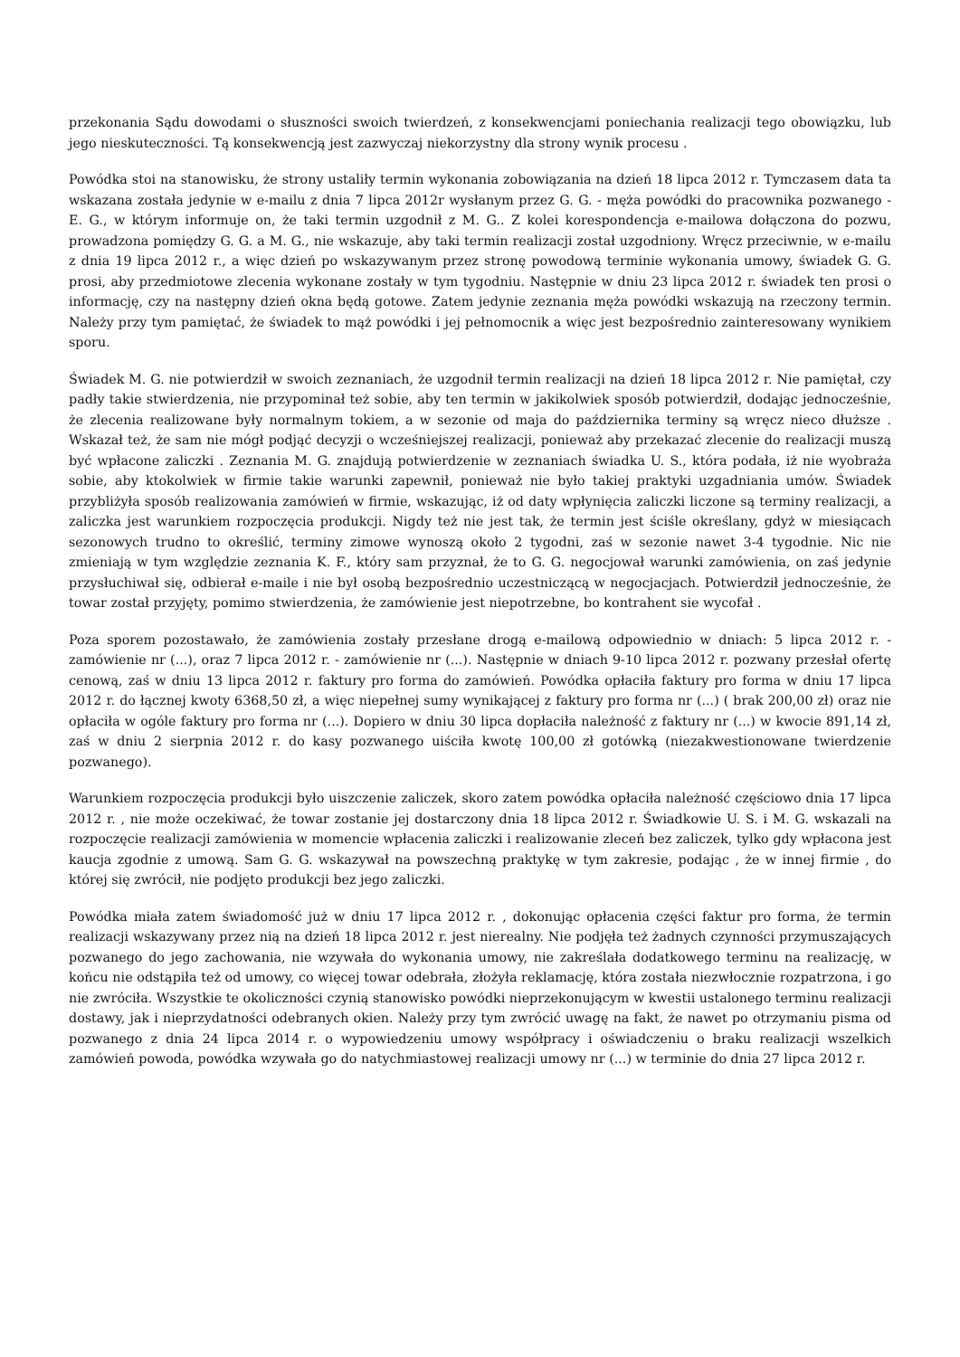przekonania Sądu dowodami o słuszności swoich twierdzeń, z konsekwencjami poniechania realizacji tego obowiązku, lub jego nieskuteczności. Tą konsekwencją jest zazwyczaj niekorzystny dla strony wynik procesu .
Powódka stoi na stanowisku, że strony ustaliły termin wykonania zobowiązania na dzień 18 lipca 2012 r. Tymczasem data ta wskazana została jedynie w e-mailu z dnia 7 lipca 2012r wysłanym przez G. G. - męża powódki do pracownika pozwanego - E. G., w którym informuje on, że taki termin uzgodnił z M. G.. Z kolei korespondencja e-mailowa dołączona do pozwu, prowadzona pomiędzy G. G. a M. G., nie wskazuje, aby taki termin realizacji został uzgodniony. Wręcz przeciwnie, w e-mailu z dnia 19 lipca 2012 r., a więc dzień po wskazywanym przez stronę powodową terminie wykonania umowy, świadek G. G. prosi, aby przedmiotowe zlecenia wykonane zostały w tym tygodniu. Następnie w dniu 23 lipca 2012 r. świadek ten prosi o informację, czy na następny dzień okna będą gotowe. Zatem jedynie zeznania męża powódki wskazują na rzeczony termin. Należy przy tym pamiętać, że świadek to mąż powódki i jej pełnomocnik a więc jest bezpośrednio zainteresowany wynikiem sporu.
Świadek M. G. nie potwierdził w swoich zeznaniach, że uzgodnił termin realizacji na dzień 18 lipca 2012 r. Nie pamiętał, czy padły takie stwierdzenia, nie przypominał też sobie, aby ten termin w jakikolwiek sposób potwierdził, dodając jednocześnie, że zlecenia realizowane były normalnym tokiem, a w sezonie od maja do października terminy są wręcz nieco dłuższe . Wskazał też, że sam nie mógł podjąć decyzji o wcześniejszej realizacji, ponieważ aby przekazać zlecenie do realizacji muszą być wpłacone zaliczki . Zeznania M. G. znajdują potwierdzenie w zeznaniach świadka U. S., która podała, iż nie wyobraża sobie, aby ktokolwiek w firmie takie warunki zapewnił, ponieważ nie było takiej praktyki uzgadniania umów. Świadek przybliżyła sposób realizowania zamówień w firmie, wskazując, iż od daty wpłynięcia zaliczki liczone są terminy realizacji, a zaliczka jest warunkiem rozpoczęcia produkcji. Nigdy też nie jest tak, że termin jest ściśle określany, gdyż w miesiącach sezonowych trudno to określić, terminy zimowe wynoszą około 2 tygodni, zaś w sezonie nawet 3-4 tygodnie. Nic nie zmieniają w tym względzie zeznania K. F., który sam przyznał, że to G. G. negocjował warunki zamówienia, on zaś jedynie przysłuchiwał się, odbierał e-maile i nie był osobą bezpośrednio uczestniczącą w negocjacjach. Potwierdził jednocześnie, że towar został przyjęty, pomimo stwierdzenia, że zamówienie jest niepotrzebne, bo kontrahent sie wycofał .
Poza sporem pozostawało, że zamówienia zostały przesłane drogą e-mailową odpowiednio w dniach: 5 lipca 2012 r. - zamówienie nr (...), oraz 7 lipca 2012 r. - zamówienie nr (...). Następnie w dniach 9-10 lipca 2012 r. pozwany przesłał ofertę cenową, zaś w dniu 13 lipca 2012 r. faktury pro forma do zamówień. Powódka opłaciła faktury pro forma w dniu 17 lipca 2012 r. do łącznej kwoty 6368,50 zł, a więc niepełnej sumy wynikającej z faktury pro forma nr (...) ( brak 200,00 zł) oraz nie opłaciła w ogóle faktury pro forma nr (...). Dopiero w dniu 30 lipca dopłaciła należność z faktury nr (...) w kwocie 891,14 zł, zaś w dniu 2 sierpnia 2012 r. do kasy pozwanego uiściła kwotę 100,00 zł gotówką (niezakwestionowane twierdzenie pozwanego).
Warunkiem rozpoczęcia produkcji było uiszczenie zaliczek, skoro zatem powódka opłaciła należność częściowo dnia 17 lipca 2012 r. , nie może oczekiwać, że towar zostanie jej dostarczony dnia 18 lipca 2012 r. Świadkowie U. S. i M. G. wskazali na rozpoczęcie realizacji zamówienia w momencie wpłacenia zaliczki i realizowanie zleceń bez zaliczek, tylko gdy wpłacona jest kaucja zgodnie z umową. Sam G. G. wskazywał na powszechną praktykę w tym zakresie, podając , że w innej firmie , do której się zwrócił, nie podjęto produkcji bez jego zaliczki.
Powódka miała zatem świadomość już w dniu 17 lipca 2012 r. , dokonując opłacenia części faktur pro forma, że termin realizacji wskazywany przez nią na dzień 18 lipca 2012 r. jest nierealny. Nie podjęła też żadnych czynności przymuszających pozwanego do jego zachowania, nie wzywała do wykonania umowy, nie zakreślała dodatkowego terminu na realizację, w końcu nie odstąpiła też od umowy, co więcej towar odebrała, złożyła reklamację, która została niezwłocznie rozpatrzona, i go nie zwróciła. Wszystkie te okoliczności czynią stanowisko powódki nieprzekonującym w kwestii ustalonego terminu realizacji dostawy, jak i nieprzydatności odebranych okien. Należy przy tym zwrócić uwagę na fakt, że nawet po otrzymaniu pisma od pozwanego z dnia 24 lipca 2014 r. o wypowiedzeniu umowy współpracy i oświadczeniu o braku realizacji wszelkich zamówień powoda, powódka wzywała go do natychmiastowej realizacji umowy nr (...) w terminie do dnia 27 lipca 2012 r.